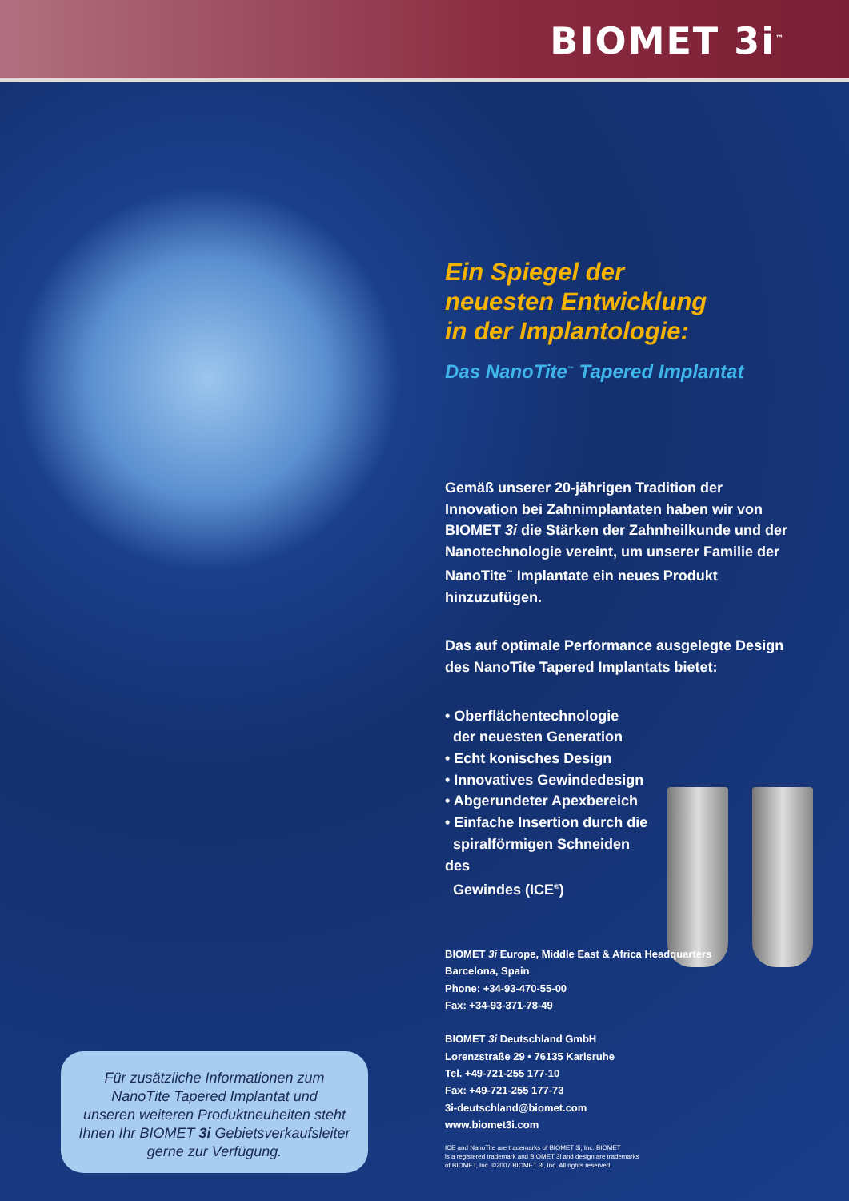BIOMET 3i<sup>™</sup>
Ein Spiegel der
neuesten Entwicklung
in der Implantologie:
Das NanoTite<sup>™</sup> Tapered Implantat
Gemäß unserer 20-jährigen Tradition der Innovation bei Zahnimplantaten haben wir von BIOMET 3i die Stärken der Zahnheilkunde und der Nanotechnologie vereint, um unserer Familie der NanoTite<sup>™</sup> Implantate ein neues Produkt hinzuzufügen.
Das auf optimale Performance ausgelegte Design des NanoTite Tapered Implantats bietet:
• Oberflächentechnologie
der neuesten Generation
• Echt konisches Design
• Innovatives Gewindedesign
• Abgerundeter Apexbereich
• Einfache Insertion durch die
spiralförmigen Schneiden des
Gewindes (ICE<sup>®</sup>)
BIOMET 3i Europe, Middle East & Africa Headquarters
Barcelona, Spain
Phone: +34-93-470-55-00
Fax: +34-93-371-78-49
BIOMET 3i Deutschland GmbH
Lorenzstraße 29 • 76135 Karlsruhe
Tel. +49-721-255 177-10
Fax: +49-721-255 177-73
3i-deutschland@biomet.com
www.biomet3i.com
ICE and NanoTite are trademarks of BIOMET 3i, Inc. BIOMET
is a registered trademark and BIOMET 3i and design are trademarks
of BIOMET, Inc. ©2007 BIOMET 3i, Inc. All rights reserved.
Für zusätzliche Informationen zum
NanoTite Tapered Implantat und
unseren weiteren Produktneuheiten steht
Ihnen Ihr BIOMET 3i Gebietsverkaufsleiter
gerne zur Verfügung.